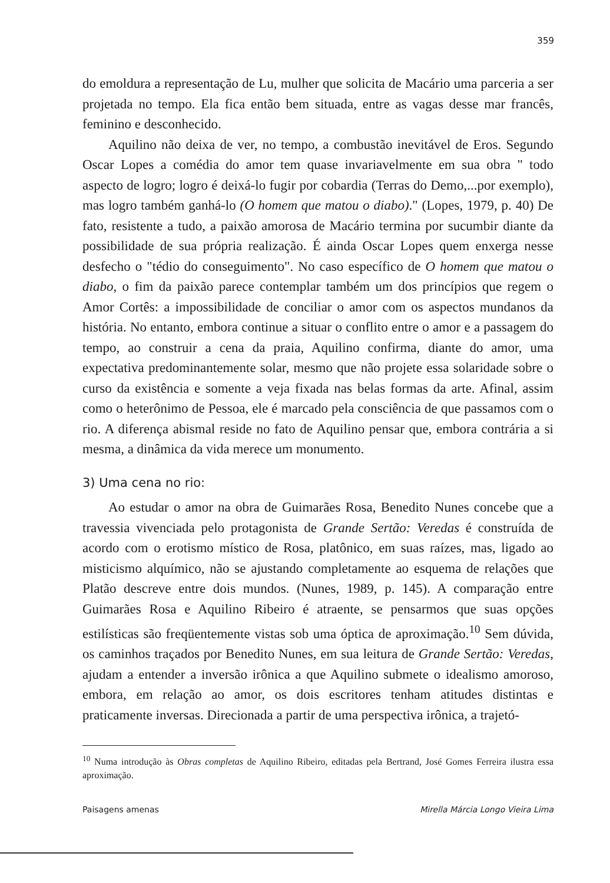359
do emoldura a representação de Lu, mulher que solicita de Macário uma parceria a ser projetada no tempo. Ela fica então bem situada, entre as vagas desse mar francês, feminino e desconhecido.
Aquilino não deixa de ver, no tempo, a combustão inevitável de Eros. Segundo Oscar Lopes a comédia do amor tem quase invariavelmente em sua obra " todo aspecto de logro; logro é deixá-lo fugir por cobardia (Terras do Demo,...por exemplo), mas logro também ganhá-lo (O homem que matou o diabo)." (Lopes, 1979, p. 40) De fato, resistente a tudo, a paixão amorosa de Macário termina por sucumbir diante da possibilidade de sua própria realização. É ainda Oscar Lopes quem enxerga nesse desfecho o "tédio do conseguimento". No caso específico de O homem que matou o diabo, o fim da paixão parece contemplar também um dos princípios que regem o Amor Cortês: a impossibilidade de conciliar o amor com os aspectos mundanos da história. No entanto, embora continue a situar o conflito entre o amor e a passagem do tempo, ao construir a cena da praia, Aquilino confirma, diante do amor, uma expectativa predominantemente solar, mesmo que não projete essa solaridade sobre o curso da existência e somente a veja fixada nas belas formas da arte. Afinal, assim como o heterônimo de Pessoa, ele é marcado pela consciência de que passamos com o rio. A diferença abismal reside no fato de Aquilino pensar que, embora contrária a si mesma, a dinâmica da vida merece um monumento.
3) Uma cena no rio:
Ao estudar o amor na obra de Guimarães Rosa, Benedito Nunes concebe que a travessia vivenciada pelo protagonista de Grande Sertão: Veredas é construída de acordo com o erotismo místico de Rosa, platônico, em suas raízes, mas, ligado ao misticismo alquímico, não se ajustando completamente ao esquema de relações que Platão descreve entre dois mundos. (Nunes, 1989, p. 145). A comparação entre Guimarães Rosa e Aquilino Ribeiro é atraente, se pensarmos que suas opções estilísticas são freqüentemente vistas sob uma óptica de aproximação.<sup>10</sup> Sem dúvida, os caminhos traçados por Benedito Nunes, em sua leitura de Grande Sertão: Veredas, ajudam a entender a inversão irônica a que Aquilino submete o idealismo amoroso, embora, em relação ao amor, os dois escritores tenham atitudes distintas e praticamente inversas. Direcionada a partir de uma perspectiva irônica, a trajetó-
<sup>10</sup> Numa introdução às Obras completas de Aquilino Ribeiro, editadas pela Bertrand, José Gomes Ferreira ilustra essa aproximação.
Paisagens amenas Mirella Márcia Longo Vieira Lima